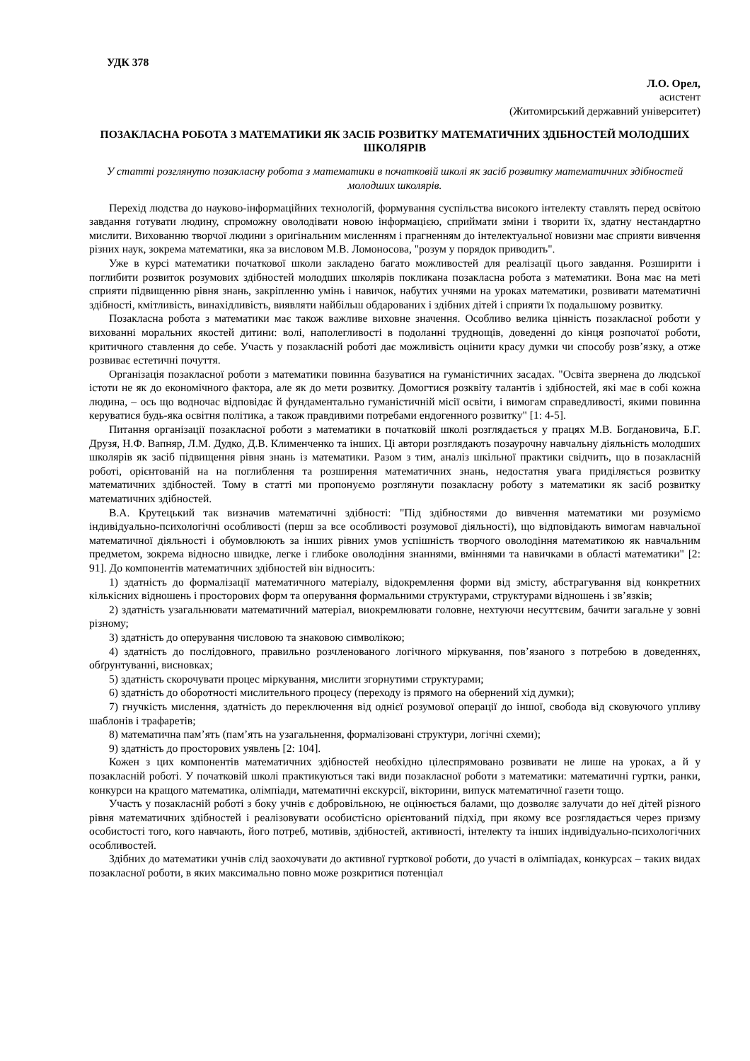УДК 378
Л.О. Орел,
асистент
(Житомирський державний університет)
ПОЗАКЛАСНА РОБОТА З МАТЕМАТИКИ ЯК ЗАСІБ РОЗВИТКУ МАТЕМАТИЧНИХ ЗДІБНОСТЕЙ МОЛОДШИХ ШКОЛЯРІВ
У статті розглянуто позакласну робота з математики в початковій школі як засіб розвитку математичних здібностей молодших школярів.
Перехід людства до науково-інформаційних технологій, формування суспільства високого інтелекту ставлять перед освітою завдання готувати людину, спроможну оволодівати новою інформацією, сприймати зміни і творити їх, здатну нестандартно мислити. Вихованню творчої людини з оригінальним мисленням і прагненням до інтелектуальної новизни має сприяти вивчення різних наук, зокрема математики, яка за висловом М.В. Ломоносова, "розум у порядок приводить".
Уже в курсі математики початкової школи закладено багато можливостей для реалізації цього завдання. Розширити і поглибити розвиток розумових здібностей молодших школярів покликана позакласна робота з математики. Вона має на меті сприяти підвищенню рівня знань, закріпленню умінь і навичок, набутих учнями на уроках математики, розвивати математичні здібності, кмітливість, винахідливість, виявляти найбільш обдарованих і здібних дітей і сприяти їх подальшому розвитку.
Позакласна робота з математики має також важливе виховне значення. Особливо велика цінність позакласної роботи у вихованні моральних якостей дитини: волі, наполегливості в подоланні труднощів, доведенні до кінця розпочатої роботи, критичного ставлення до себе. Участь у позакласній роботі дає можливість оцінити красу думки чи способу розв’язку, а отже розвиває естетичні почуття.
Організація позакласної роботи з математики повинна базуватися на гуманістичних засадах. "Освіта звернена до людської істоти не як до економічного фактора, але як до мети розвитку. Домогтися розквіту талантів і здібностей, які має в собі кожна людина, – ось що водночас відповідає й фундаментально гуманістичній місії освіти, і вимогам справедливості, якими повинна керуватися будь-яка освітня політика, а також правдивими потребами ендогенного розвитку" [1: 4-5].
Питання організації позакласної роботи з математики в початковій школі розглядається у працях М.В. Богдановича, Б.Г. Друзя, Н.Ф. Вапняр, Л.М. Дудко, Д.В. Клименченко та інших. Ці автори розглядають позаурочну навчальну діяльність молодших школярів як засіб підвищення рівня знань із математики. Разом з тим, аналіз шкільної практики свідчить, що в позакласній роботі, орієнтованій на на поглиблення та розширення математичних знань, недостатня увага приділяється розвитку математичних здібностей. Тому в статті ми пропонуємо розглянути позакласну роботу з математики як засіб розвитку математичних здібностей.
В.А. Крутецький так визначив математичні здібності: "Під здібностями до вивчення математики ми розуміємо індивідуально-психологічні особливості (перш за все особливості розумової діяльності), що відповідають вимогам навчальної математичної діяльності і обумовлюють за інших рівних умов успішність творчого оволодіння математикою як навчальним предметом, зокрема відносно швидке, легке і глибоке оволодіння знаннями, вміннями та навичками в області математики" [2: 91]. До компонентів математичних здібностей він відносить:
1) здатність до формалізації математичного матеріалу, відокремлення форми від змісту, абстрагування від конкретних кількісних відношень і просторових форм та оперування формальними структурами, структурами відношень і зв’язків;
2) здатність узагальнювати математичний матеріал, виокремлювати головне, нехтуючи несуттєвим, бачити загальне у зовні різному;
3) здатність до оперування числовою та знаковою символікою;
4) здатність до послідовного, правильно розчленованого логічного міркування, пов’язаного з потребою в доведеннях, обґрунтуванні, висновках;
5) здатність скорочувати процес міркування, мислити згорнутими структурами;
6) здатність до оборотності мислительного процесу (переходу із прямого на обернений хід думки);
7) гнучкість мислення, здатність до переключення від однієї розумової операції до іншої, свобода від сковуючого упливу шаблонів і трафаретів;
8) математична пам’ять (пам’ять на узагальнення, формалізовані структури, логічні схеми);
9) здатність до просторових уявлень [2: 104].
Кожен з цих компонентів математичних здібностей необхідно цілеспрямовано розвивати не лише на уроках, а й у позакласній роботі. У початковій школі практикуються такі види позакласної роботи з математики: математичні гуртки, ранки, конкурси на кращого математика, олімпіади, математичні екскурсії, вікторини, випуск математичної газети тощо.
Участь у позакласній роботі з боку учнів є добровільною, не оцінюється балами, що дозволяє залучати до неї дітей різного рівня математичних здібностей і реалізовувати особистісно орієнтований підхід, при якому все розглядається через призму особистості того, кого навчають, його потреб, мотивів, здібностей, активності, інтелекту та інших індивідуально-психологічних особливостей.
Здібних до математики учнів слід заохочувати до активної гурткової роботи, до участі в олімпіадах, конкурсах – таких видах позакласної роботи, в яких максимально повно може розкритися потенціал